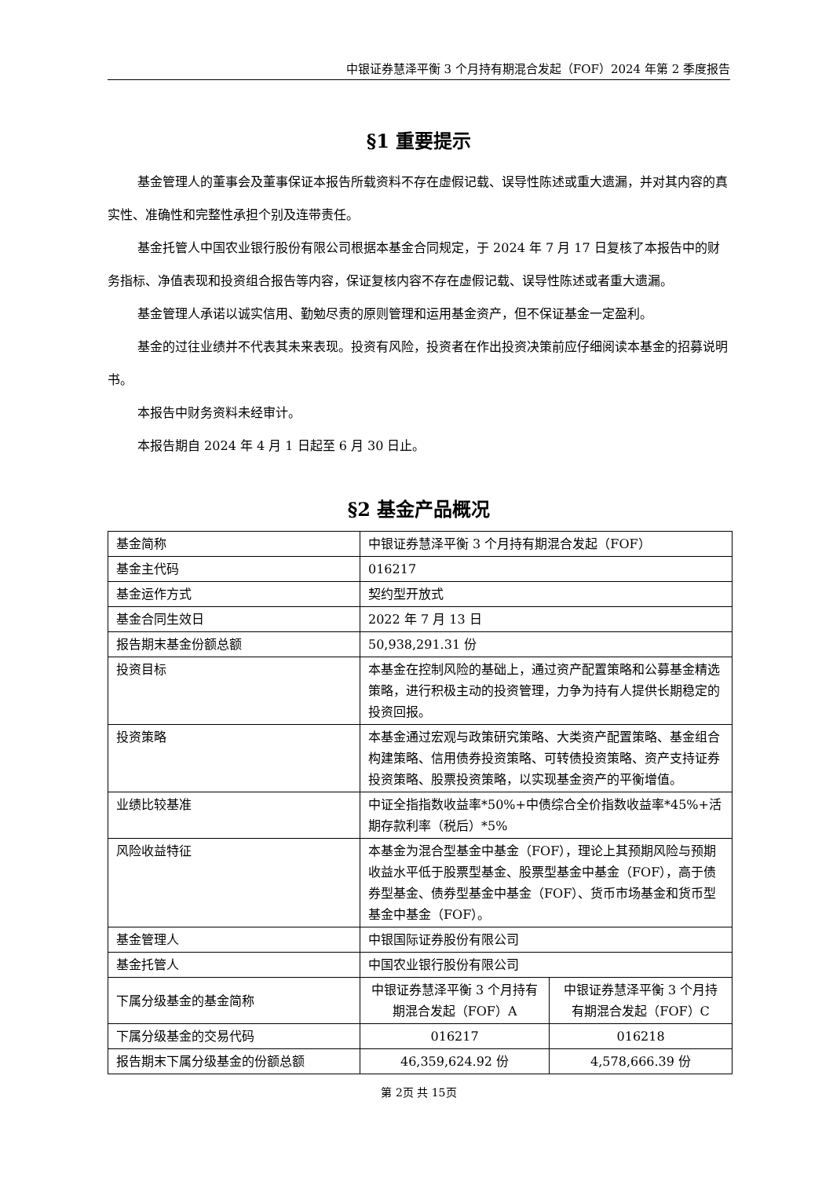中银证券慧泽平衡 3 个月持有期混合发起（FOF）2024 年第 2 季度报告
§1 重要提示
基金管理人的董事会及董事保证本报告所载资料不存在虚假记载、误导性陈述或重大遗漏，并对其内容的真实性、准确性和完整性承担个别及连带责任。
基金托管人中国农业银行股份有限公司根据本基金合同规定，于 2024 年 7 月 17 日复核了本报告中的财务指标、净值表现和投资组合报告等内容，保证复核内容不存在虚假记载、误导性陈述或者重大遗漏。
基金管理人承诺以诚实信用、勤勉尽责的原则管理和运用基金资产，但不保证基金一定盈利。
基金的过往业绩并不代表其未来表现。投资有风险，投资者在作出投资决策前应仔细阅读本基金的招募说明书。
本报告中财务资料未经审计。
本报告期自 2024 年 4 月 1 日起至 6 月 30 日止。
§2 基金产品概况
| 基金简称 | 中银证券慧泽平衡 3 个月持有期混合发起（FOF） | |
| 基金主代码 | 016217 | |
| 基金运作方式 | 契约型开放式 | |
| 基金合同生效日 | 2022 年 7 月 13 日 | |
| 报告期末基金份额总额 | 50,938,291.31 份 | |
| 投资目标 | 本基金在控制风险的基础上，通过资产配置策略和公募基金精选策略，进行积极主动的投资管理，力争为持有人提供长期稳定的投资回报。 | |
| 投资策略 | 本基金通过宏观与政策研究策略、大类资产配置策略、基金组合构建策略、信用债券投资策略、可转债投资策略、资产支持证券投资策略、股票投资策略，以实现基金资产的平衡增值。 | |
| 业绩比较基准 | 中证全指指数收益率*50%+中债综合全价指数收益率*45%+活期存款利率（税后）*5% | |
| 风险收益特征 | 本基金为混合型基金中基金（FOF），理论上其预期风险与预期收益水平低于股票型基金、股票型基金中基金（FOF），高于债券型基金、债券型基金中基金（FOF）、货币市场基金和货币型基金中基金（FOF）。 | |
| 基金管理人 | 中银国际证券股份有限公司 | |
| 基金托管人 | 中国农业银行股份有限公司 | |
| 下属分级基金的基金简称 | 中银证券慧泽平衡 3 个月持有期混合发起（FOF）A | 中银证券慧泽平衡 3 个月持有期混合发起（FOF）C |
| 下属分级基金的交易代码 | 016217 | 016218 |
| 报告期末下属分级基金的份额总额 | 46,359,624.92 份 | 4,578,666.39 份 |
第 2页 共 15页